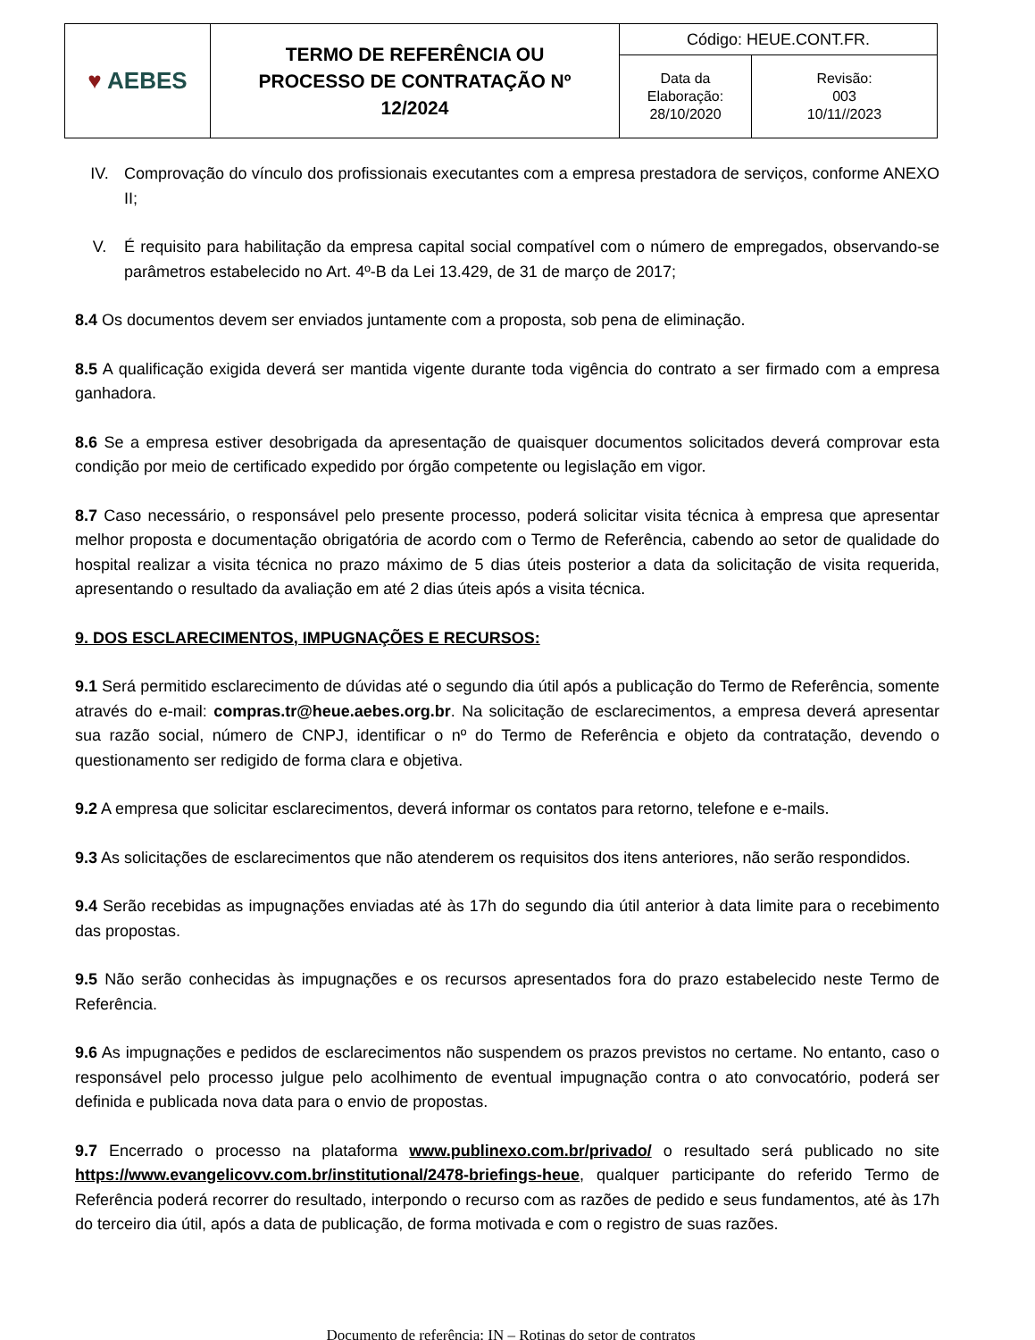| ♥ AEBES | TERMO DE REFERÊNCIA OU PROCESSO DE CONTRATAÇÃO Nº 12/2024 | Código: HEUE.CONT.FR. | |
| | | Data da Elaboração: 28/10/2020 | Revisão: 003 10/11//2023 |
IV. Comprovação do vínculo dos profissionais executantes com a empresa prestadora de serviços, conforme ANEXO II;
V. É requisito para habilitação da empresa capital social compatível com o número de empregados, observando-se parâmetros estabelecido no Art. 4º-B da Lei 13.429, de 31 de março de 2017;
8.4 Os documentos devem ser enviados juntamente com a proposta, sob pena de eliminação.
8.5 A qualificação exigida deverá ser mantida vigente durante toda vigência do contrato a ser firmado com a empresa ganhadora.
8.6 Se a empresa estiver desobrigada da apresentação de quaisquer documentos solicitados deverá comprovar esta condição por meio de certificado expedido por órgão competente ou legislação em vigor.
8.7 Caso necessário, o responsável pelo presente processo, poderá solicitar visita técnica à empresa que apresentar melhor proposta e documentação obrigatória de acordo com o Termo de Referência, cabendo ao setor de qualidade do hospital realizar a visita técnica no prazo máximo de 5 dias úteis posterior a data da solicitação de visita requerida, apresentando o resultado da avaliação em até 2 dias úteis após a visita técnica.
9. DOS ESCLARECIMENTOS, IMPUGNAÇÕES E RECURSOS:
9.1 Será permitido esclarecimento de dúvidas até o segundo dia útil após a publicação do Termo de Referência, somente através do e-mail: compras.tr@heue.aebes.org.br. Na solicitação de esclarecimentos, a empresa deverá apresentar sua razão social, número de CNPJ, identificar o nº do Termo de Referência e objeto da contratação, devendo o questionamento ser redigido de forma clara e objetiva.
9.2 A empresa que solicitar esclarecimentos, deverá informar os contatos para retorno, telefone e e-mails.
9.3 As solicitações de esclarecimentos que não atenderem os requisitos dos itens anteriores, não serão respondidos.
9.4 Serão recebidas as impugnações enviadas até às 17h do segundo dia útil anterior à data limite para o recebimento das propostas.
9.5 Não serão conhecidas às impugnações e os recursos apresentados fora do prazo estabelecido neste Termo de Referência.
9.6 As impugnações e pedidos de esclarecimentos não suspendem os prazos previstos no certame. No entanto, caso o responsável pelo processo julgue pelo acolhimento de eventual impugnação contra o ato convocatório, poderá ser definida e publicada nova data para o envio de propostas.
9.7 Encerrado o processo na plataforma www.publinexo.com.br/privado/ o resultado será publicado no site https://www.evangelicovv.com.br/institutional/2478-briefings-heue, qualquer participante do referido Termo de Referência poderá recorrer do resultado, interpondo o recurso com as razões de pedido e seus fundamentos, até às 17h do terceiro dia útil, após a data de publicação, de forma motivada e com o registro de suas razões.
Documento de referência: IN – Rotinas do setor de contratos